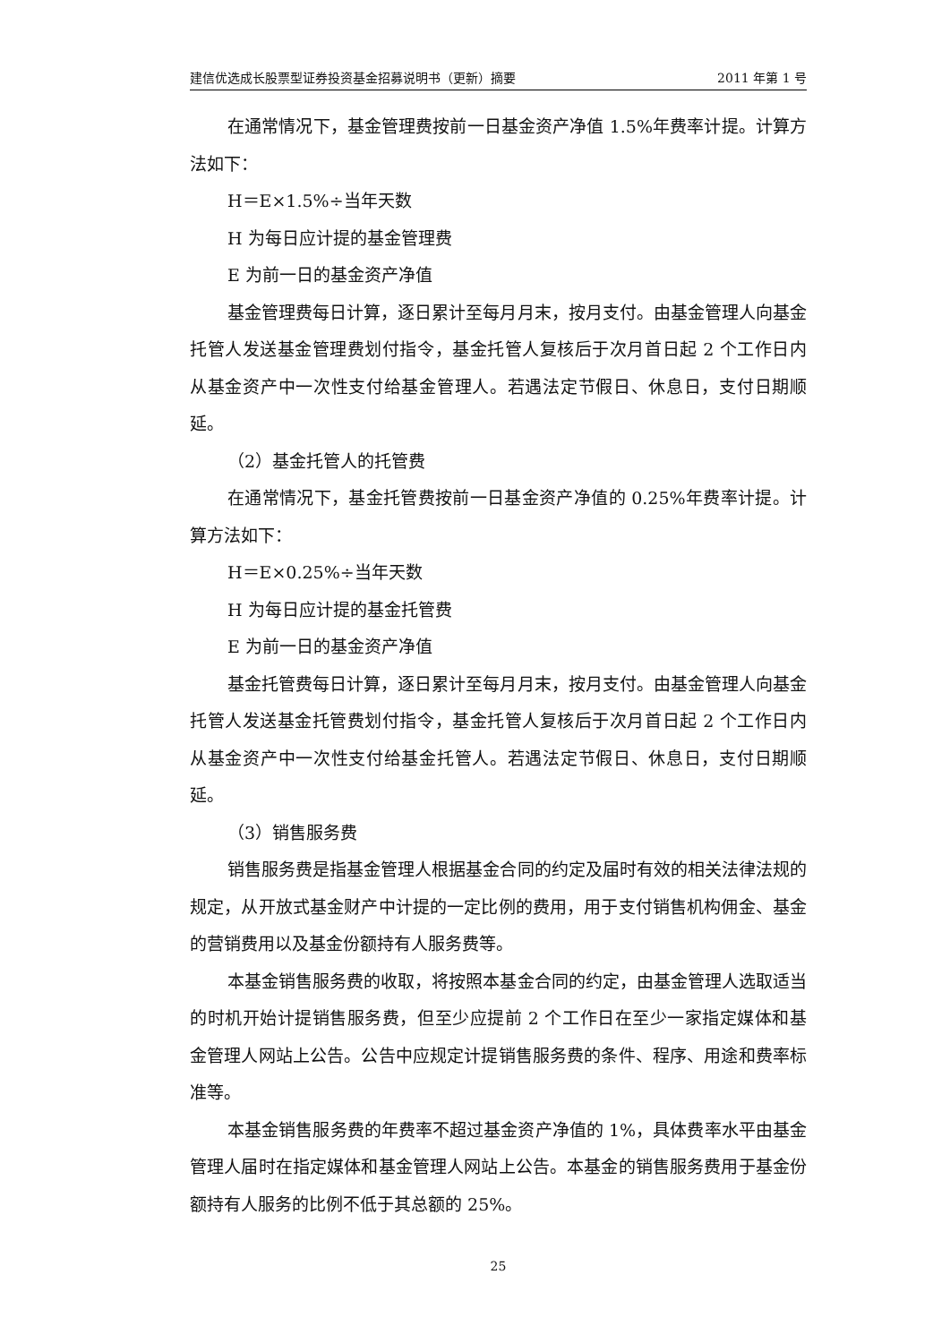建信优选成长股票型证券投资基金招募说明书（更新）摘要 2011 年第 1 号
在通常情况下，基金管理费按前一日基金资产净值 1.5%年费率计提。计算方法如下：
H＝E×1.5%÷当年天数
H 为每日应计提的基金管理费
E 为前一日的基金资产净值
基金管理费每日计算，逐日累计至每月月末，按月支付。由基金管理人向基金托管人发送基金管理费划付指令，基金托管人复核后于次月首日起 2 个工作日内从基金资产中一次性支付给基金管理人。若遇法定节假日、休息日，支付日期顺延。
（2）基金托管人的托管费
在通常情况下，基金托管费按前一日基金资产净值的 0.25%年费率计提。计算方法如下：
H＝E×0.25%÷当年天数
H 为每日应计提的基金托管费
E 为前一日的基金资产净值
基金托管费每日计算，逐日累计至每月月末，按月支付。由基金管理人向基金托管人发送基金托管费划付指令，基金托管人复核后于次月首日起 2 个工作日内从基金资产中一次性支付给基金托管人。若遇法定节假日、休息日，支付日期顺延。
（3）销售服务费
销售服务费是指基金管理人根据基金合同的约定及届时有效的相关法律法规的规定，从开放式基金财产中计提的一定比例的费用，用于支付销售机构佣金、基金的营销费用以及基金份额持有人服务费等。
本基金销售服务费的收取，将按照本基金合同的约定，由基金管理人选取适当的时机开始计提销售服务费，但至少应提前 2 个工作日在至少一家指定媒体和基金管理人网站上公告。公告中应规定计提销售服务费的条件、程序、用途和费率标准等。
本基金销售服务费的年费率不超过基金资产净值的 1%，具体费率水平由基金管理人届时在指定媒体和基金管理人网站上公告。本基金的销售服务费用于基金份额持有人服务的比例不低于其总额的 25%。
25